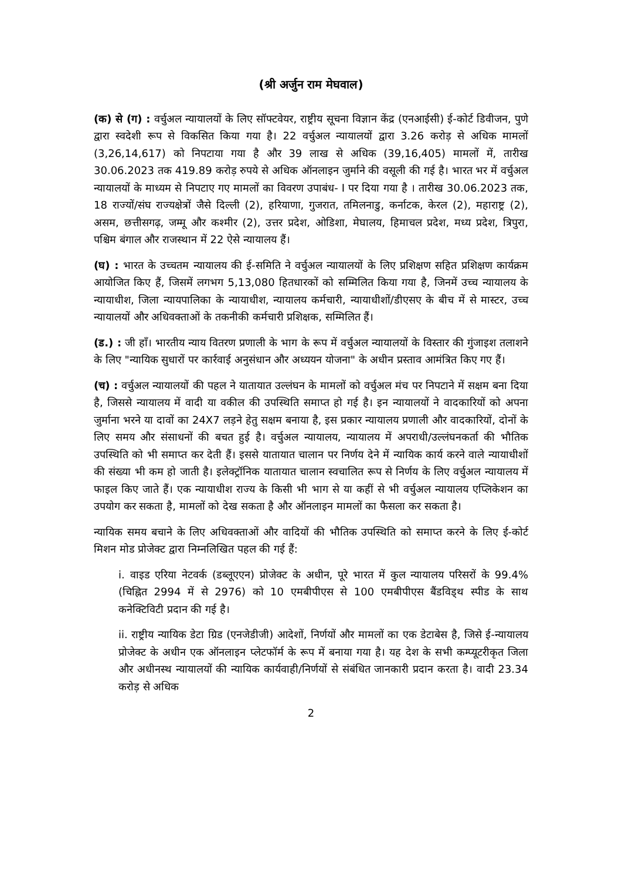(श्री अर्जुन राम मेघवाल)
(क) से (ग) : वर्चुअल न्यायालयों के लिए सॉफ्टवेयर, राष्ट्रीय सूचना विज्ञान केंद्र (एनआईसी) ई-कोर्ट डिवीजन, पुणे द्वारा स्वदेशी रूप से विकसित किया गया है। 22 वर्चुअल न्यायालयों द्वारा 3.26 करोड़ से अधिक मामलों (3,26,14,617) को निपटाया गया है और 39 लाख से अधिक (39,16,405) मामलों में, तारीख 30.06.2023 तक 419.89 करोड़ रुपये से अधिक ऑनलाइन जुर्माने की वसूली की गई है। भारत भर में वर्चुअल न्यायालयों के माध्यम से निपटाए गए मामलों का विवरण उपाबंध- I पर दिया गया है । तारीख 30.06.2023 तक, 18 राज्यों/संघ राज्यक्षेत्रों जैसे दिल्ली (2), हरियाणा, गुजरात, तमिलनाडु, कर्नाटक, केरल (2), महाराष्ट्र (2), असम, छत्तीसगढ़, जम्मू और कश्मीर (2), उत्तर प्रदेश, ओडिशा, मेघालय, हिमाचल प्रदेश, मध्य प्रदेश, त्रिपुरा, पश्चिम बंगाल और राजस्थान में 22 ऐसे न्यायालय हैं।
(घ) : भारत के उच्चतम न्यायालय की ई-समिति ने वर्चुअल न्यायालयों के लिए प्रशिक्षण सहित प्रशिक्षण कार्यक्रम आयोजित किए हैं, जिसमें लगभग 5,13,080 हितधारकों को सम्मिलित किया गया है, जिनमें उच्च न्यायालय के न्यायाधीश, जिला न्यायपालिका के न्यायाधीश, न्यायालय कर्मचारी, न्यायाधीशों/डीएसए के बीच में से मास्टर, उच्च न्यायालयों और अधिवक्ताओं के तकनीकी कर्मचारी प्रशिक्षक, सम्मिलित हैं।
(ड.) : जी हाँ। भारतीय न्याय वितरण प्रणाली के भाग के रूप में वर्चुअल न्यायालयों के विस्तार की गुंजाइश तलाशने के लिए "न्यायिक सुधारों पर कार्रवाई अनुसंधान और अध्ययन योजना" के अधीन प्रस्ताव आमंत्रित किए गए हैं।
(च) : वर्चुअल न्यायालयों की पहल ने यातायात उल्लंघन के मामलों को वर्चुअल मंच पर निपटाने में सक्षम बना दिया है, जिससे न्यायालय में वादी या वकील की उपस्थिति समाप्त हो गई है। इन न्यायालयों ने वादकारियों को अपना जुर्माना भरने या दावों का 24X7 लड़ने हेतु सक्षम बनाया है, इस प्रकार न्यायालय प्रणाली और वादकारियों, दोनों के लिए समय और संसाधनों की बचत हुई है। वर्चुअल न्यायालय, न्यायालय में अपराधी/उल्लंघनकर्ता की भौतिक उपस्थिति को भी समाप्त कर देती हैं। इससे यातायात चालान पर निर्णय देने में न्यायिक कार्य करने वाले न्यायाधीशों की संख्या भी कम हो जाती है। इलेक्ट्रॉनिक यातायात चालान स्वचालित रूप से निर्णय के लिए वर्चुअल न्यायालय में फाइल किए जाते हैं। एक न्यायाधीश राज्य के किसी भी भाग से या कहीं से भी वर्चुअल न्यायालय एप्लिकेशन का उपयोग कर सकता है, मामलों को देख सकता है और ऑनलाइन मामलों का फैसला कर सकता है।
न्यायिक समय बचाने के लिए अधिवक्ताओं और वादियों की भौतिक उपस्थिति को समाप्त करने के लिए ई-कोर्ट मिशन मोड प्रोजेक्ट द्वारा निम्नलिखित पहल की गई हैं:
i. वाइड एरिया नेटवर्क (डब्लूएएन) प्रोजेक्ट के अधीन, पूरे भारत में कुल न्यायालय परिसरों के 99.4% (चिह्नित 2994 में से 2976) को 10 एमबीपीएस से 100 एमबीपीएस बैंडविड्थ स्पीड के साथ कनेक्टिविटी प्रदान की गई है।
ii. राष्ट्रीय न्यायिक डेटा ग्रिड (एनजेडीजी) आदेशों, निर्णयों और मामलों का एक डेटाबेस है, जिसे ई-न्यायालय प्रोजेक्ट के अधीन एक ऑनलाइन प्लेटफॉर्म के रूप में बनाया गया है। यह देश के सभी कम्प्यूटरीकृत जिला और अधीनस्थ न्यायालयों की न्यायिक कार्यवाही/निर्णयों से संबंधित जानकारी प्रदान करता है। वादी 23.34 करोड़ से अधिक
2